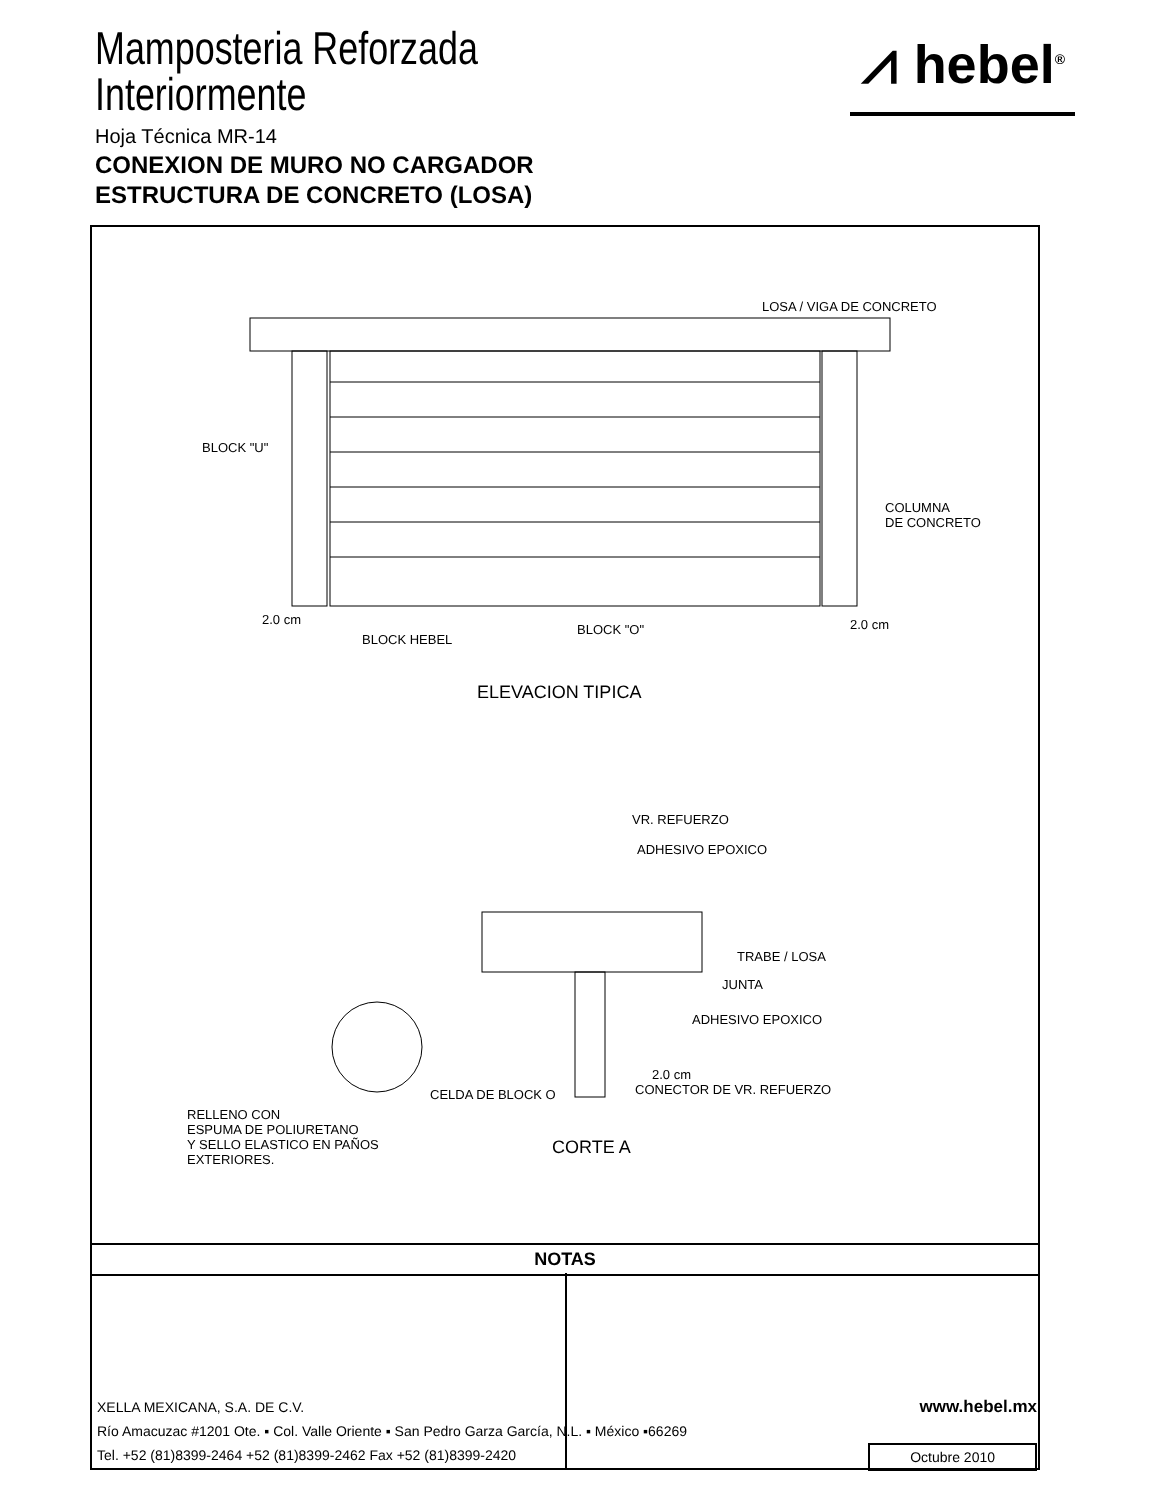Mamposteria Reforzada
Interiormente
Hoja Técnica MR-14
CONEXION DE MURO NO CARGADOR
ESTRUCTURA DE CONCRETO (LOSA)
⩘ hebel<sup>®</sup>
LOSA / VIGA DE CONCRETO
BLOCK "U"
COLUMNA
DE CONCRETO
2.0 cm
BLOCK HEBEL
BLOCK "O" 2.0 cm
ELEVACION TIPICA
VR. REFUERZO
ADHESIVO EPOXICO
TRABE / LOSA
JUNTA
ADHESIVO EPOXICO
2.0 cm
CONECTOR DE VR. REFUERZO
CELDA DE BLOCK O
RELLENO CON
ESPUMA DE POLIURETANO
Y SELLO ELASTICO EN PAÑOS
EXTERIORES.
CORTE A
NOTAS
XELLA MEXICANA, S.A. DE C.V. www.hebel.mx
Río Amacuzac #1201 Ote. ▪ Col. Valle Oriente ▪ San Pedro Garza García, N.L. ▪ México ▪66269
Tel. +52 (81)8399-2464 +52 (81)8399-2462 Fax +52 (81)8399-2420 Octubre 2010